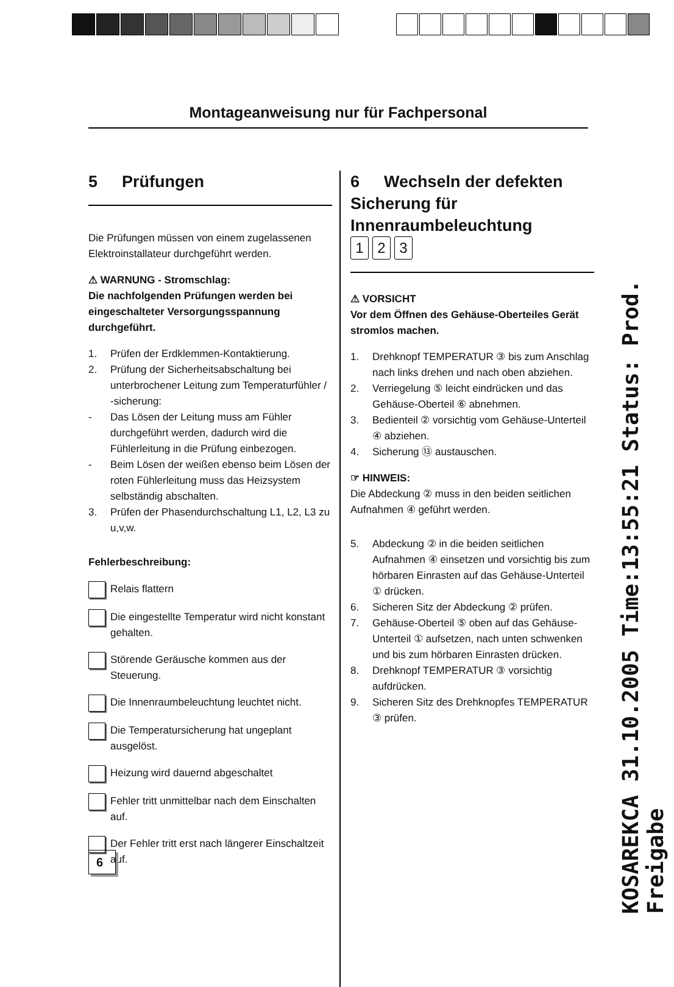Montageanweisung nur für Fachpersonal
5 Prüfungen
Die Prüfungen müssen von einem zugelassenen Elektroinstallateur durchgeführt werden.
⚠ WARNUNG - Stromschlag:
Die nachfolgenden Prüfungen werden bei eingeschalteter Versorgungsspannung durchgeführt.
1. Prüfen der Erdklemmen-Kontaktierung.
2. Prüfung der Sicherheitsabschaltung bei unterbrochener Leitung zum Temperaturfühler / -sicherung:
- Das Lösen der Leitung muss am Fühler durchgeführt werden, dadurch wird die Fühlerleitung in die Prüfung einbezogen.
- Beim Lösen der weißen ebenso beim Lösen der roten Fühlerleitung muss das Heizsystem selbständig abschalten.
3. Prüfen der Phasendurchschaltung L1, L2, L3 zu u,v,w.
Fehlerbeschreibung:
Relais flattern
Die eingestellte Temperatur wird nicht konstant gehalten.
Störende Geräusche kommen aus der Steuerung.
Die Innenraumbeleuchtung leuchtet nicht.
Die Temperatursicherung hat ungeplant ausgelöst.
Heizung wird dauernd abgeschaltet
Fehler tritt unmittelbar nach dem Einschalten auf.
Der Fehler tritt erst nach längerer Einschaltzeit auf.
6 Wechseln der defekten Sicherung für Innenraumbeleuchtung
1 2 3
⚠ VORSICHT
Vor dem Öffnen des Gehäuse-Oberteiles Gerät stromlos machen.
1. Drehknopf TEMPERATUR ③ bis zum Anschlag nach links drehen und nach oben abziehen.
2. Verriegelung ⑤ leicht eindrücken und das Gehäuse-Oberteil ⑥ abnehmen.
3. Bedienteil ② vorsichtig vom Gehäuse-Unterteil ④ abziehen.
4. Sicherung ⑬ austauschen.
☞ HINWEIS:
Die Abdeckung ② muss in den beiden seitlichen Aufnahmen ④ geführt werden.
5. Abdeckung ② in die beiden seitlichen Aufnahmen ④ einsetzen und vorsichtig bis zum hörbaren Einrasten auf das Gehäuse-Unterteil ① drücken.
6. Sicheren Sitz der Abdeckung ② prüfen.
7. Gehäuse-Oberteil ⑤ oben auf das Gehäuse-Unterteil ① aufsetzen, nach unten schwenken und bis zum hörbaren Einrasten drücken.
8. Drehknopf TEMPERATUR ③ vorsichtig aufdrücken.
9. Sicheren Sitz des Drehknopfes TEMPERATUR ③ prüfen.
6
KOSAREKCA 31.10.2005 Time:13:55:21 Status: Prod. Freigabe